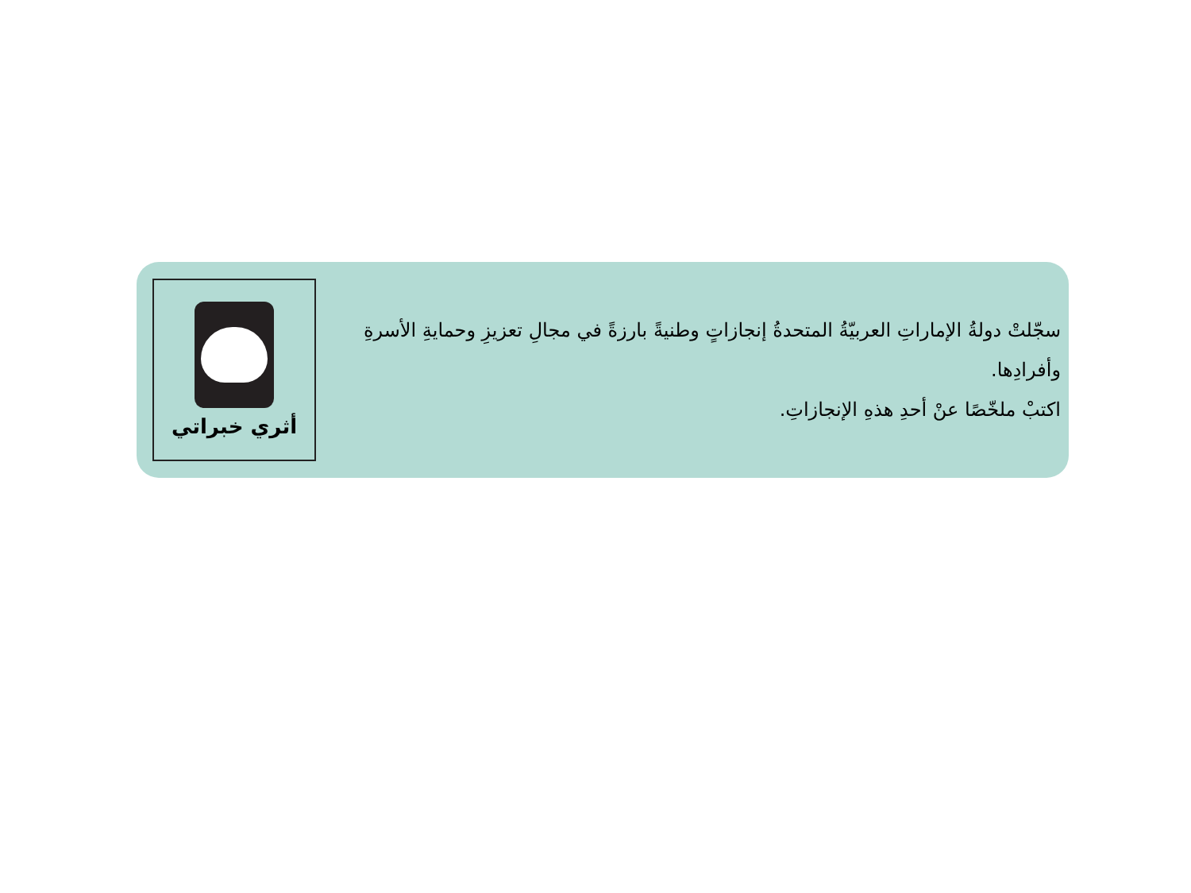أثري خبراتي
سجّلتْ دولةُ الإماراتِ العربيّةُ المتحدةُ إنجازاتٍ وطنيةً بارزةً في مجالِ تعزيزِ وحمايةِ الأسرةِ وأفرادِها.
اكتبْ ملخّصًا عنْ أحدِ هذهِ الإنجازاتِ.